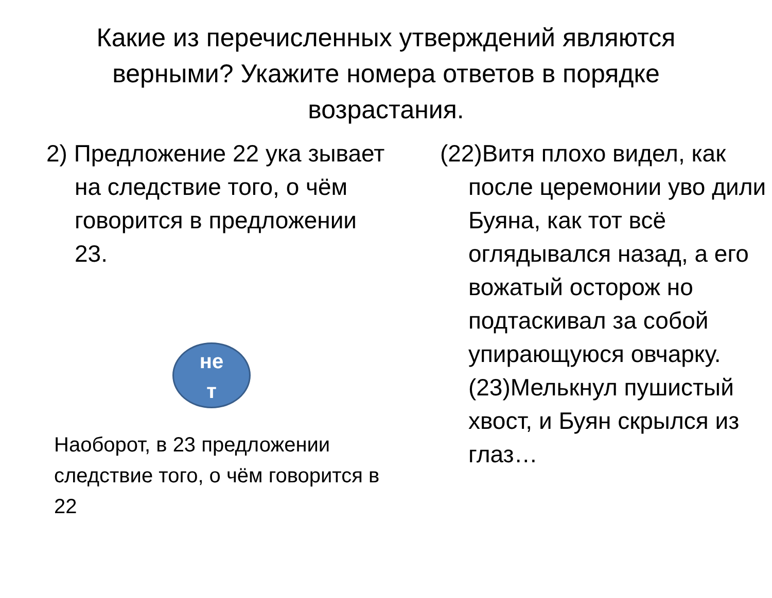Какие из перечисленных утверждений являются верными? Укажите номера ответов в порядке возрастания.
2) Предложение 22 ука зывает на следствие того, о чём говорится в предложении 23.
не
т
Наоборот, в 23 предложении следствие того, о чём говорится в 22
(22)Витя плохо видел, как после церемонии уво дили Буяна, как тот всё оглядывался назад, а его вожатый осторож но подтаскивал за собой упирающуюся овчарку. (23)Мелькнул пушистый хвост, и Буян скрылся из глаз…